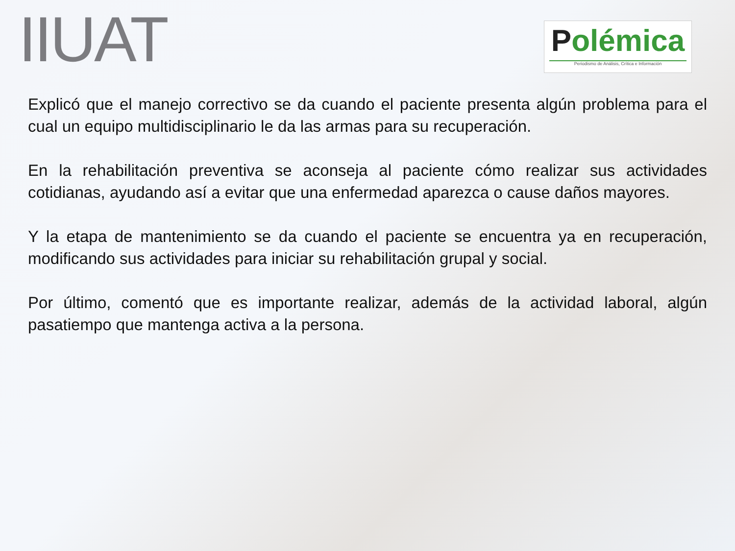IIUAT
Polémica
Periodismo de Análisis, Crítica e Información
Explicó que el manejo correctivo se da cuando el paciente presenta algún problema para el cual un equipo multidisciplinario le da las armas para su recuperación.
En la rehabilitación preventiva se aconseja al paciente cómo realizar sus actividades cotidianas, ayudando así a evitar que una enfermedad aparezca o cause daños mayores.
Y la etapa de mantenimiento se da cuando el paciente se encuentra ya en recuperación, modificando sus actividades para iniciar su rehabilitación grupal y social.
Por último, comentó que es importante realizar, además de la actividad laboral, algún pasatiempo que mantenga activa a la persona.